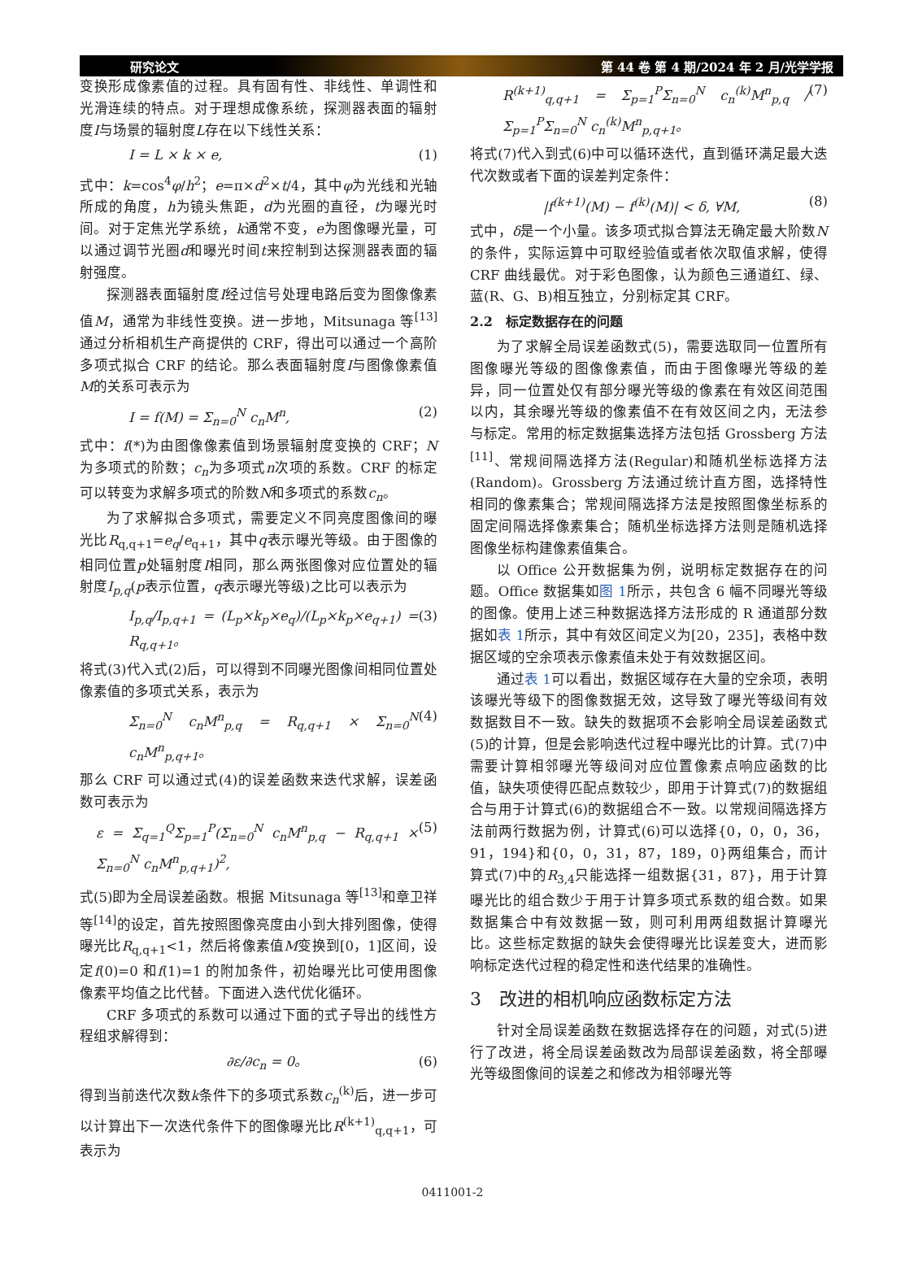研究论文 第 44 卷 第 4 期/2024 年 2 月/光学学报
变换形成像素值的过程。具有固有性、非线性、单调性和光滑连续的特点。对于理想成像系统，探测器表面的辐射度I与场景的辐射度L存在以下线性关系：
I = L × k × e, (1)
式中：k=cos<sup>4</sup>φ/h<sup>2</sup>；e=π×d<sup>2</sup>×t/4，其中φ为光线和光轴所成的角度，h为镜头焦距，d为光圈的直径，t为曝光时间。对于定焦光学系统，k通常不变，e为图像曝光量，可以通过调节光圈d和曝光时间t来控制到达探测器表面的辐射强度。
探测器表面辐射度I经过信号处理电路后变为图像像素值M，通常为非线性变换。进一步地，Mitsunaga 等<sup>[13]</sup>通过分析相机生产商提供的 CRF，得出可以通过一个高阶多项式拟合 CRF 的结论。那么表面辐射度I与图像像素值M的关系可表示为
I = f(M) = Σ<sub>n=0</sub><sup>N</sup> c<sub>n</sub>M<sup>n</sup>, (2)
式中：f(*)为由图像像素值到场景辐射度变换的 CRF；N为多项式的阶数；c<sub>n</sub>为多项式n次项的系数。CRF 的标定可以转变为求解多项式的阶数N和多项式的系数c<sub>n</sub>。
为了求解拟合多项式，需要定义不同亮度图像间的曝光比R<sub>q,q+1</sub>=e<sub>q</sub>/e<sub>q+1</sub>，其中q表示曝光等级。由于图像的相同位置p处辐射度I相同，那么两张图像对应位置处的辐射度I<sub>p,q</sub>(p表示位置，q表示曝光等级)之比可以表示为
I<sub>p,q</sub>/I<sub>p,q+1</sub> = (L<sub>p</sub>×k<sub>p</sub>×e<sub>q</sub>)/(L<sub>p</sub>×k<sub>p</sub>×e<sub>q+1</sub>) = R<sub>q,q+1</sub>。 (3)
将式(3)代入式(2)后，可以得到不同曝光图像间相同位置处像素值的多项式关系，表示为
Σ<sub>n=0</sub><sup>N</sup> c<sub>n</sub>M<sup>n</sup><sub>p,q</sub> = R<sub>q,q+1</sub> × Σ<sub>n=0</sub><sup>N</sup> c<sub>n</sub>M<sup>n</sup><sub>p,q+1</sub>。 (4)
那么 CRF 可以通过式(4)的误差函数来迭代求解，误差函数可表示为
ε = Σ<sub>q=1</sub><sup>Q</sup>Σ<sub>p=1</sub><sup>P</sup>(Σ<sub>n=0</sub><sup>N</sup> c<sub>n</sub>M<sup>n</sup><sub>p,q</sub> − R<sub>q,q+1</sub> × Σ<sub>n=0</sub><sup>N</sup> c<sub>n</sub>M<sup>n</sup><sub>p,q+1</sub>)<sup>2</sup>, (5)
式(5)即为全局误差函数。根据 Mitsunaga 等<sup>[13]</sup>和章卫祥等<sup>[14]</sup>的设定，首先按照图像亮度由小到大排列图像，使得曝光比R<sub>q,q+1</sub><1，然后将像素值M变换到[0，1]区间，设定f(0)=0 和f(1)=1 的附加条件，初始曝光比可使用图像像素平均值之比代替。下面进入迭代优化循环。
CRF 多项式的系数可以通过下面的式子导出的线性方程组求解得到：
∂ε/∂c<sub>n</sub> = 0。 (6)
得到当前迭代次数k条件下的多项式系数c<sub>n</sub><sup>(k)</sup>后，进一步可以计算出下一次迭代条件下的图像曝光比R<sup>(k+1)</sup><sub>q,q+1</sub>，可表示为
R<sup>(k+1)</sup><sub>q,q+1</sub> = Σ<sub>p=1</sub><sup>P</sup>Σ<sub>n=0</sub><sup>N</sup> c<sub>n</sub><sup>(k)</sup>M<sup>n</sup><sub>p,q</sub> / Σ<sub>p=1</sub><sup>P</sup>Σ<sub>n=0</sub><sup>N</sup> c<sub>n</sub><sup>(k)</sup>M<sup>n</sup><sub>p,q+1</sub>。 (7)
将式(7)代入到式(6)中可以循环迭代，直到循环满足最大迭代次数或者下面的误差判定条件：
|f<sup>(k+1)</sup>(M) − f<sup>(k)</sup>(M)| < δ, ∀M, (8)
式中，δ是一个小量。该多项式拟合算法无确定最大阶数N的条件，实际运算中可取经验值或者依次取值求解，使得 CRF 曲线最优。对于彩色图像，认为颜色三通道红、绿、蓝(R、G、B)相互独立，分别标定其 CRF。
2.2　标定数据存在的问题
为了求解全局误差函数式(5)，需要选取同一位置所有图像曝光等级的图像像素值，而由于图像曝光等级的差异，同一位置处仅有部分曝光等级的像素在有效区间范围以内，其余曝光等级的像素值不在有效区间之内，无法参与标定。常用的标定数据集选择方法包括 Grossberg 方法<sup>[11]</sup>、常规间隔选择方法(Regular)和随机坐标选择方法(Random)。Grossberg 方法通过统计直方图，选择特性相同的像素集合；常规间隔选择方法是按照图像坐标系的固定间隔选择像素集合；随机坐标选择方法则是随机选择图像坐标构建像素值集合。
以 Office 公开数据集为例，说明标定数据存在的问题。Office 数据集如图 1所示，共包含 6 幅不同曝光等级的图像。使用上述三种数据选择方法形成的 R 通道部分数据如表 1所示，其中有效区间定义为[20，235]，表格中数据区域的空余项表示像素值未处于有效数据区间。
通过表 1可以看出，数据区域存在大量的空余项，表明该曝光等级下的图像数据无效，这导致了曝光等级间有效数据数目不一致。缺失的数据项不会影响全局误差函数式(5)的计算，但是会影响迭代过程中曝光比的计算。式(7)中需要计算相邻曝光等级间对应位置像素点响应函数的比值，缺失项使得匹配点数较少，即用于计算式(7)的数据组合与用于计算式(6)的数据组合不一致。以常规间隔选择方法前两行数据为例，计算式(6)可以选择{0，0，0，36，91，194}和{0，0，31，87，189，0}两组集合，而计算式(7)中的R<sub>3,4</sub>只能选择一组数据{31，87}，用于计算曝光比的组合数少于用于计算多项式系数的组合数。如果数据集合中有效数据一致，则可利用两组数据计算曝光比。这些标定数据的缺失会使得曝光比误差变大，进而影响标定迭代过程的稳定性和迭代结果的准确性。
3　改进的相机响应函数标定方法
针对全局误差函数在数据选择存在的问题，对式(5)进行了改进，将全局误差函数改为局部误差函数，将全部曝光等级图像间的误差之和修改为相邻曝光等
0411001-2